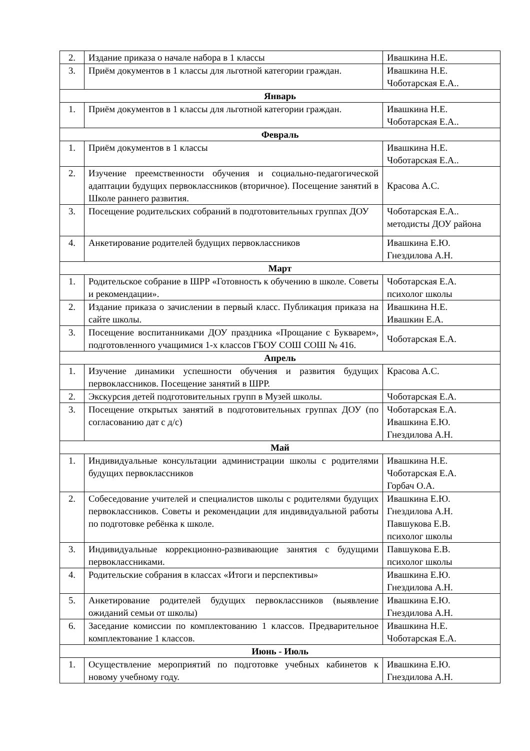| 2. | Издание приказа о начале набора в 1 классы | Ивашкина Н.Е. |
| 3. | Приём документов в 1 классы для льготной категории граждан. | Ивашкина Н.Е. Чоботарская Е.А.. |
| Январь | | |
| 1. | Приём документов в 1 классы для льготной категории граждан. | Ивашкина Н.Е. Чоботарская Е.А.. |
| Февраль | | |
| 1. | Приём документов в 1 классы | Ивашкина Н.Е. Чоботарская Е.А.. |
| 2. | Изучение преемственности обучения и социально-педагогической адаптации будущих первоклассников (вторичное). Посещение занятий в Школе раннего развития. | Красова А.С. |
| 3. | Посещение родительских собраний в подготовительных группах ДОУ | Чоботарская Е.А.. методисты ДОУ района |
| 4. | Анкетирование родителей будущих первоклассников | Ивашкина Е.Ю. Гнездилова А.Н. |
| Март | | |
| 1. | Родительское собрание в ШРР «Готовность к обучению в школе. Советы и рекомендации». | Чоботарская Е.А. психолог школы |
| 2. | Издание приказа о зачислении в первый класс. Публикация приказа на сайте школы. | Ивашкина Н.Е. Ивашкин Е.А. |
| 3. | Посещение воспитанниками ДОУ праздника «Прощание с Букварем», подготовленного учащимися 1-х классов ГБОУ СОШ СОШ № 416. | Чоботарская Е.А. |
| Апрель | | |
| 1. | Изучение динамики успешности обучения и развития будущих первоклассников. Посещение занятий в ШРР. | Красова А.С. |
| 2. | Экскурсия детей подготовительных групп в Музей школы. | Чоботарская Е.А. |
| 3. | Посещение открытых занятий в подготовительных группах ДОУ (по согласованию дат с д/с) | Чоботарская Е.А. Ивашкина Е.Ю. Гнездилова А.Н. |
| Май | | |
| 1. | Индивидуальные консультации администрации школы с родителями будущих первоклассников | Ивашкина Н.Е. Чоботарская Е.А. Горбач О.А. |
| 2. | Собеседование учителей и специалистов школы с родителями будущих первоклассников. Советы и рекомендации для индивидуальной работы по подготовке ребёнка к школе. | Ивашкина Е.Ю. Гнездилова А.Н. Павшукова Е.В. психолог школы |
| 3. | Индивидуальные коррекционно-развивающие занятия с будущими первоклассниками. | Павшукова Е.В. психолог школы |
| 4. | Родительские собрания в классах «Итоги и перспективы» | Ивашкина Е.Ю. Гнездилова А.Н. |
| 5. | Анкетирование родителей будущих первоклассников (выявление ожиданий семьи от школы) | Ивашкина Е.Ю. Гнездилова А.Н. |
| 6. | Заседание комиссии по комплектованию 1 классов. Предварительное комплектование 1 классов. | Ивашкина Н.Е. Чоботарская Е.А. |
| Июнь - Июль | | |
| 1. | Осуществление мероприятий по подготовке учебных кабинетов к новому учебному году. | Ивашкина Е.Ю. Гнездилова А.Н. |